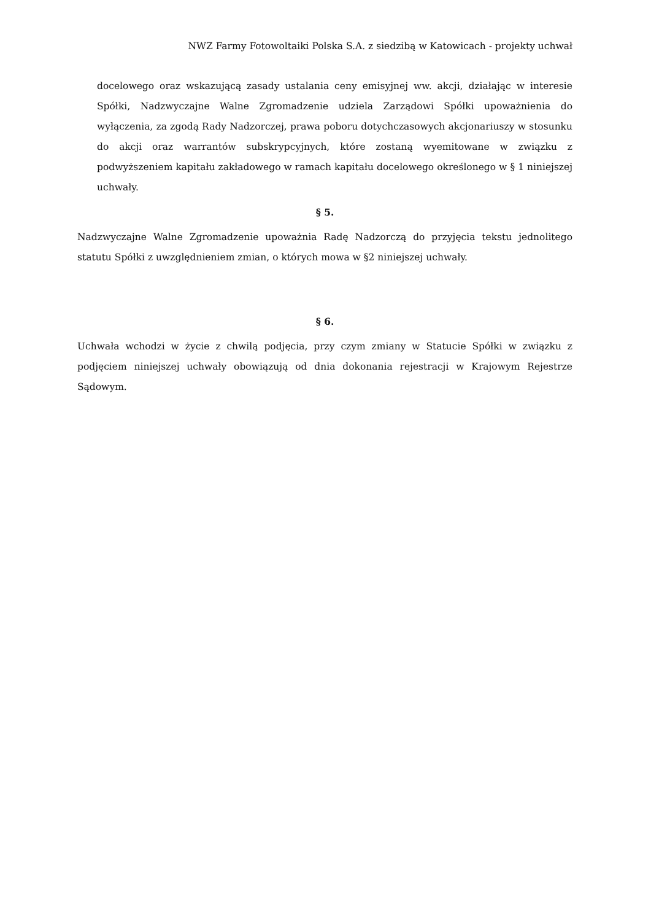NWZ Farmy Fotowoltaiki Polska S.A. z siedzibą w Katowicach - projekty uchwał
docelowego oraz wskazującą zasady ustalania ceny emisyjnej ww. akcji, działając w interesie Spółki, Nadzwyczajne Walne Zgromadzenie udziela Zarządowi Spółki upoważnienia do wyłączenia, za zgodą Rady Nadzorczej, prawa poboru dotychczasowych akcjonariuszy w stosunku do akcji oraz warrantów subskrypcyjnych, które zostaną wyemitowane w związku z podwyższeniem kapitału zakładowego w ramach kapitału docelowego określonego w § 1 niniejszej uchwały.
§ 5.
Nadzwyczajne Walne Zgromadzenie upoważnia Radę Nadzorczą do przyjęcia tekstu jednolitego statutu Spółki z uwzględnieniem zmian, o których mowa w §2 niniejszej uchwały.
§ 6.
Uchwała wchodzi w życie z chwilą podjęcia, przy czym zmiany w Statucie Spółki w związku z podjęciem niniejszej uchwały obowiązują od dnia dokonania rejestracji w Krajowym Rejestrze Sądowym.